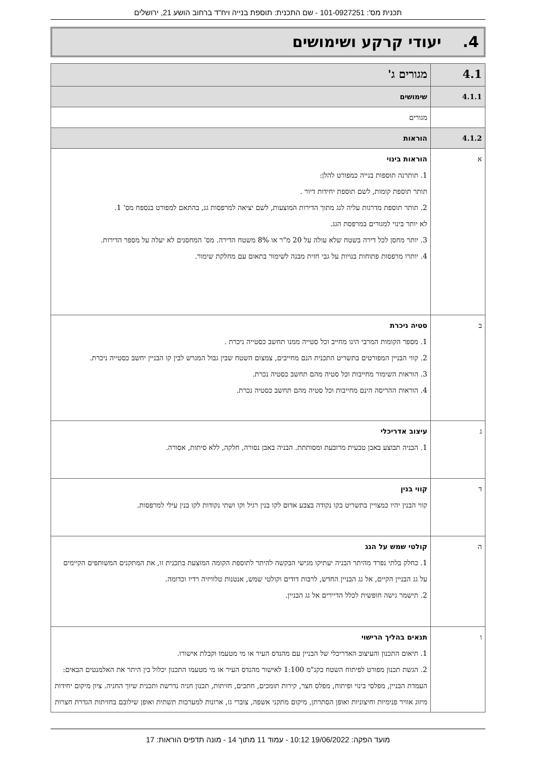תכנית מס': 101-0927251 - שם התכנית: תוספת בנייה ויח"ד ברחוב הושע 21, ירושלים
4. יעודי קרקע ושימושים
| 4.1 | מגורים ג' |
| 4.1.1 | שימושים |
| | מגורים |
| 4.1.2 | הוראות |
| א | הוראות בינוי 1. תותרנה תוספות בנייה כמפורט להלן: תותר תוספת קומות, לשם תוספת יחידות דיור . 2. תותר תוספת מדרגות עליה לגג מתוך הדירות המוצעות, לשם יציאה למרפסות גג, בהתאם למפורט בנספח מס' 1. לא יותר בינוי למגורים במרפסת הגג. 3. יותר מחסן לכל דירה בשטח שלא עולה על 20 מ"ר או 8% משטח הדירה. מס' המחסנים לא יעלה על מספר הדירות. 4. יותרו מרפסות פתוחות בנויות על גבי חזית מבנה לשימור בתאום עם מחלקת שימור. |
| ב | סטיה ניכרת 1. מספר הקומות המרבי הינו מחייב וכל סטייה ממנו תחשב כסטייה ניכרת . 2. קווי הבניין המפורטים בתשריט התכנית הנם מחייבים, צמצום השטח שבין גבול המגרש לבין קו הבניין יחשב כסטייה ניכרת. 3. הוראות השימור מחייבות וכל סטיה מהם תחשב כסטיה נכרת. 4. הוראות ההריסה הינם מחייבות וכל סטיה מהם תחשב כסטיה נכרת. |
| ג | עיצוב אדריכלי 1. הבניה תבוצע באבן טבעית מרובעת ומסותתת. הבניה באבן נסורה, חלקה, ללא סיתות, אסורה. |
| ד | קווי בנין קווי הבנין יהיו כמצויין בתשריט בקו נקודה בצבע אדום לקו בנין רגיל וקו ושתי נקודות לקו בנין עילי למרפסות. |
| ה | קולטי שמש על הגג 1. כחלק בלתי נפרד מהיתר הבניה יעתיקו מגישי הבקשה להיתר לתוספת הקומה המוצעת בתכנית זו, את המתקנים המשותפים הקיימים על גג הבניין הקיים, אל גג הבניין החדש, לרבות דודים וקולטי שמש, אנטנות טלוויזיה רדיו וכדומה. 2. תישמר גישה חופשית לכלל הדיירים אל גג הבניין. |
| ו | תנאים בהליך הרישוי 1. תיאום התכנון והעיצוב האדריכלי של הבניין עם מהנדס העיר או מי מטעמו וקבלת אישורו. 2. הגשת תכנון מפורט לפיתוח השטח בקנ"מ 1:100 לאישור מהנדס העיר או מי מטעמו התכנון יכלול בין היתר את האלמנטים הבאים: העמדת הבניין, מפלסי בינוי ופיתוח, מפלס חצר, קירות תומכים, חתכים, חזיתות, תכנון חניה נדרשת ותכנית שיוך החניה. ציון מיקום יחידות מיזוג אוויר פנימיות וחיצוניות ואופן הסתרתן, מיקום מתקני אשפה, צוברי גז, ארונות למערכות תשתית ואופן שילובם בחזיתות הגדרת חצרות |
מועד הפקה: 19/06/2022 10:12 - עמוד 11 מתוך 14 - מונה תדפיס הוראות: 17